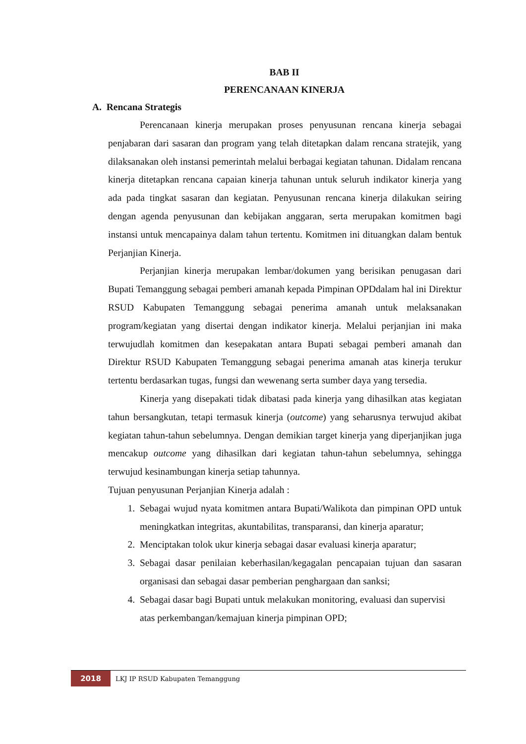BAB II
PERENCANAAN KINERJA
A. Rencana Strategis
Perencanaan kinerja merupakan proses penyusunan rencana kinerja sebagai penjabaran dari sasaran dan program yang telah ditetapkan dalam rencana stratejik, yang dilaksanakan oleh instansi pemerintah melalui berbagai kegiatan tahunan. Didalam rencana kinerja ditetapkan rencana capaian kinerja tahunan untuk seluruh indikator kinerja yang ada pada tingkat sasaran dan kegiatan. Penyusunan rencana kinerja dilakukan seiring dengan agenda penyusunan dan kebijakan anggaran, serta merupakan komitmen bagi instansi untuk mencapainya dalam tahun tertentu. Komitmen ini dituangkan dalam bentuk Perjanjian Kinerja.
Perjanjian kinerja merupakan lembar/dokumen yang berisikan penugasan dari Bupati Temanggung sebagai pemberi amanah kepada Pimpinan OPDdalam hal ini Direktur RSUD Kabupaten Temanggung sebagai penerima amanah untuk melaksanakan program/kegiatan yang disertai dengan indikator kinerja. Melalui perjanjian ini maka terwujudlah komitmen dan kesepakatan antara Bupati sebagai pemberi amanah dan Direktur RSUD Kabupaten Temanggung sebagai penerima amanah atas kinerja terukur tertentu berdasarkan tugas, fungsi dan wewenang serta sumber daya yang tersedia.
Kinerja yang disepakati tidak dibatasi pada kinerja yang dihasilkan atas kegiatan tahun bersangkutan, tetapi termasuk kinerja (outcome) yang seharusnya terwujud akibat kegiatan tahun-tahun sebelumnya. Dengan demikian target kinerja yang diperjanjikan juga mencakup outcome yang dihasilkan dari kegiatan tahun-tahun sebelumnya, sehingga terwujud kesinambungan kinerja setiap tahunnya.
Tujuan penyusunan Perjanjian Kinerja adalah :
1. Sebagai wujud nyata komitmen antara Bupati/Walikota dan pimpinan OPD untuk meningkatkan integritas, akuntabilitas, transparansi, dan kinerja aparatur;
2. Menciptakan tolok ukur kinerja sebagai dasar evaluasi kinerja aparatur;
3. Sebagai dasar penilaian keberhasilan/kegagalan pencapaian tujuan dan sasaran organisasi dan sebagai dasar pemberian penghargaan dan sanksi;
4. Sebagai dasar bagi Bupati untuk melakukan monitoring, evaluasi dan supervisi atas perkembangan/kemajuan kinerja pimpinan OPD;
2018
LKJ IP RSUD Kabupaten Temanggung